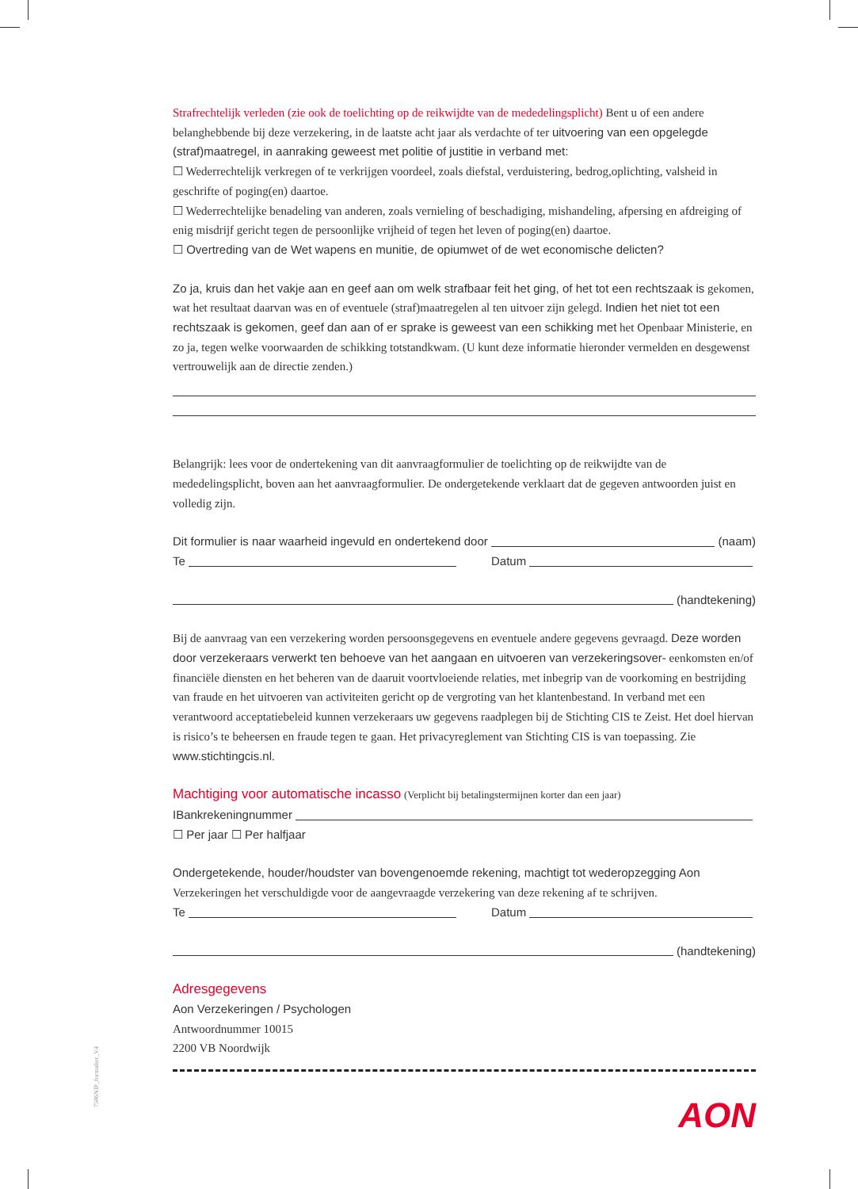Strafrechtelijk verleden (zie ook de toelichting op de reikwijdte van de mededelingsplicht) Bent u of een andere belanghebbende bij deze verzekering, in de laatste acht jaar als verdachte of ter uitvoering van een opgelegde (straf)maatregel, in aanraking geweest met politie of justitie in verband met:
☐ Wederrechtelijk verkregen of te verkrijgen voordeel, zoals diefstal, verduistering, bedrog,oplichting, valsheid in geschrifte of poging(en) daartoe.
☐ Wederrechtelijke benadeling van anderen, zoals vernieling of beschadiging, mishandeling, afpersing en afdreiging of enig misdrijf gericht tegen de persoonlijke vrijheid of tegen het leven of poging(en) daartoe.
☐ Overtreding van de Wet wapens en munitie, de opiumwet of de wet economische delicten?
Zo ja, kruis dan het vakje aan en geef aan om welk strafbaar feit het ging, of het tot een rechtszaak is gekomen, wat het resultaat daarvan was en of eventuele (straf)maatregelen al ten uitvoer zijn gelegd. Indien het niet tot een rechtszaak is gekomen, geef dan aan of er sprake is geweest van een schikking met het Openbaar Ministerie, en zo ja, tegen welke voorwaarden de schikking totstandkwam. (U kunt deze informatie hieronder vermelden en desgewenst vertrouwelijk aan de directie zenden.)
Belangrijk: lees voor de ondertekening van dit aanvraagformulier de toelichting op de reikwijdte van de mededelingsplicht, boven aan het aanvraagformulier. De ondergetekende verklaart dat de gegeven antwoorden juist en volledig zijn.
Dit formulier is naar waarheid ingevuld en ondertekend door (naam)
Te Datum
(handtekening)
Bij de aanvraag van een verzekering worden persoonsgegevens en eventuele andere gegevens gevraagd. Deze worden door verzekeraars verwerkt ten behoeve van het aangaan en uitvoeren van verzekeringsover- eenkomsten en/of financiële diensten en het beheren van de daaruit voortvloeiende relaties, met inbegrip van de voorkoming en bestrijding van fraude en het uitvoeren van activiteiten gericht op de vergroting van het klantenbestand. In verband met een verantwoord acceptatiebeleid kunnen verzekeraars uw gegevens raadplegen bij de Stichting CIS te Zeist. Het doel hiervan is risico’s te beheersen en fraude tegen te gaan. Het privacyreglement van Stichting CIS is van toepassing. Zie www.stichtingcis.nl.
Machtiging voor automatische incasso (Verplicht bij betalingstermijnen korter dan een jaar)
IBankrekeningnummer
☐ Per jaar ☐ Per halfjaar
Ondergetekende, houder/houdster van bovengenoemde rekening, machtigt tot wederopzegging Aon Verzekeringen het verschuldigde voor de aangevraagde verzekering van deze rekening af te schrijven.
Te Datum
(handtekening)
Adresgegevens
Aon Verzekeringen / Psychologen
Antwoordnummer 10015
2200 VB Noordwijk
AON
7586NIP_formulier_V4